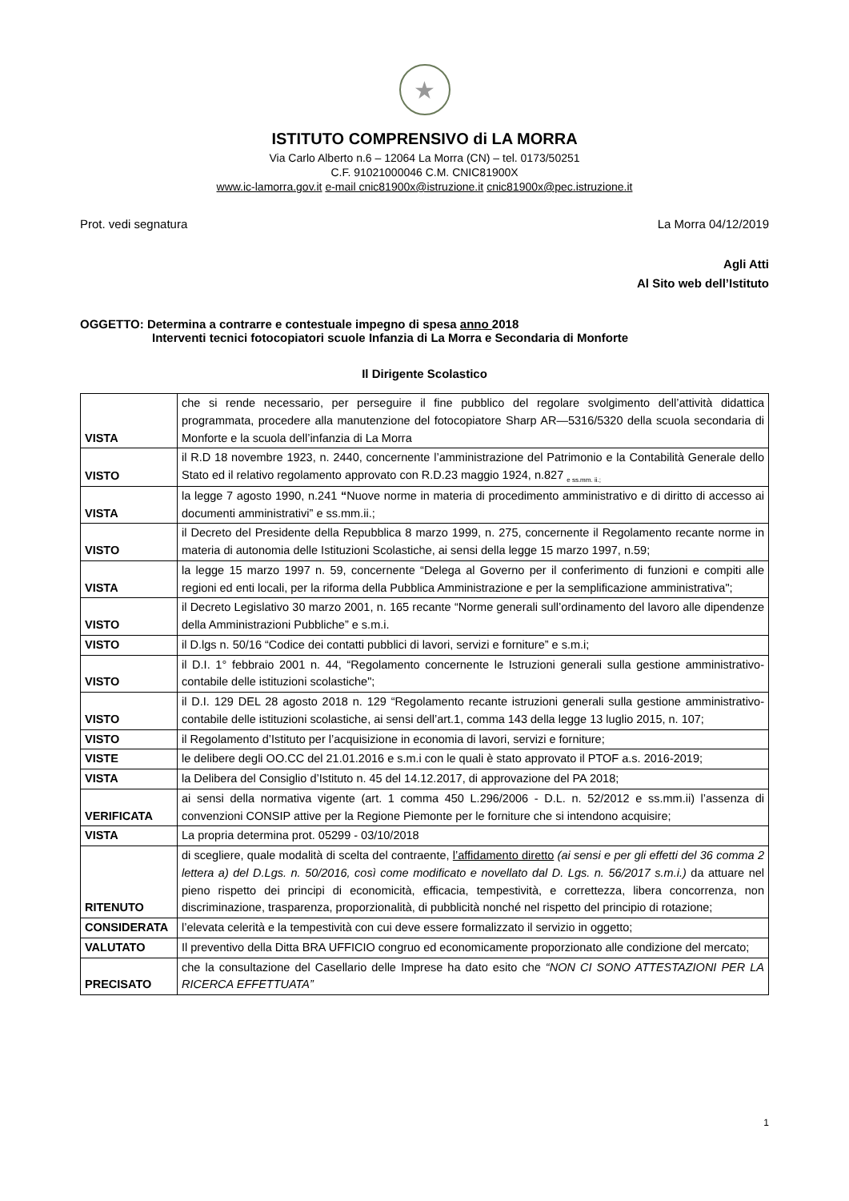★
ISTITUTO COMPRENSIVO di LA MORRA
Via Carlo Alberto n.6 – 12064 La Morra (CN) – tel. 0173/50251
C.F. 91021000046 C.M. CNIC81900X
www.ic-lamorra.gov.it e-mail cnic81900x@istruzione.it cnic81900x@pec.istruzione.it
Prot. vedi segnatura La Morra 04/12/2019
Agli Atti
Al Sito web dell’Istituto
OGGETTO: Determina a contrarre e contestuale impegno di spesa anno 2018
Interventi tecnici fotocopiatori scuole Infanzia di La Morra e Secondaria di Monforte
Il Dirigente Scolastico
| VISTA | che si rende necessario, per perseguire il fine pubblico del regolare svolgimento dell’attività didattica programmata, procedere alla manutenzione del fotocopiatore Sharp AR—5316/5320 della scuola secondaria di Monforte e la scuola dell’infanzia di La Morra |
| VISTO | il R.D 18 novembre 1923, n. 2440, concernente l’amministrazione del Patrimonio e la Contabilità Generale dello Stato ed il relativo regolamento approvato con R.D.23 maggio 1924, n.827 <sub>e ss.mm. ii.;</sub> |
| VISTA | la legge 7 agosto 1990, n.241 “ Nuove norme in materia di procedimento amministrativo e di diritto di accesso ai documenti amministrativi” e ss.mm.ii.; |
| VISTO | il Decreto del Presidente della Repubblica 8 marzo 1999, n. 275, concernente il Regolamento recante norme in materia di autonomia delle Istituzioni Scolastiche, ai sensi della legge 15 marzo 1997, n.59; |
| VISTA | la legge 15 marzo 1997 n. 59, concernente “Delega al Governo per il conferimento di funzioni e compiti alle regioni ed enti locali, per la riforma della Pubblica Amministrazione e per la semplificazione amministrativa"; |
| VISTO | il Decreto Legislativo 30 marzo 2001, n. 165 recante “Norme generali sull’ordinamento del lavoro alle dipendenze della Amministrazioni Pubbliche” e s.m.i. |
| VISTO | il D.lgs n. 50/16 “Codice dei contatti pubblici di lavori, servizi e forniture” e s.m.i; |
| VISTO | il D.I. 1° febbraio 2001 n. 44, “Regolamento concernente le Istruzioni generali sulla gestione amministrativo-contabile delle istituzioni scolastiche"; |
| VISTO | il D.I. 129 DEL 28 agosto 2018 n. 129 “Regolamento recante istruzioni generali sulla gestione amministrativo-contabile delle istituzioni scolastiche, ai sensi dell’art.1, comma 143 della legge 13 luglio 2015, n. 107; |
| VISTO | il Regolamento d’Istituto per l’acquisizione in economia di lavori, servizi e forniture; |
| VISTE | le delibere degli OO.CC del 21.01.2016 e s.m.i con le quali è stato approvato il PTOF a.s. 2016-2019; |
| VISTA | la Delibera del Consiglio d’Istituto n. 45 del 14.12.2017, di approvazione del PA 2018; |
| VERIFICATA | ai sensi della normativa vigente (art. 1 comma 450 L.296/2006 - D.L. n. 52/2012 e ss.mm.ii) l’assenza di convenzioni CONSIP attive per la Regione Piemonte per le forniture che si intendono acquisire; |
| VISTA | La propria determina prot. 05299 - 03/10/2018 |
| RITENUTO | di scegliere, quale modalità di scelta del contraente, l’affidamento diretto (ai sensi e per gli effetti del 36 comma 2 lettera a) del D.Lgs. n. 50/2016, così come modificato e novellato dal D. Lgs. n. 56/2017 s.m.i.) da attuare nel pieno rispetto dei principi di economicità, efficacia, tempestività, e correttezza, libera concorrenza, non discriminazione, trasparenza, proporzionalità, di pubblicità nonché nel rispetto del principio di rotazione; |
| CONSIDERATA | l’elevata celerità e la tempestività con cui deve essere formalizzato il servizio in oggetto; |
| VALUTATO | Il preventivo della Ditta BRA UFFICIO congruo ed economicamente proporzionato alle condizione del mercato; |
| PRECISATO | che la consultazione del Casellario delle Imprese ha dato esito che “NON CI SONO ATTESTAZIONI PER LA RICERCA EFFETTUATA” |
1